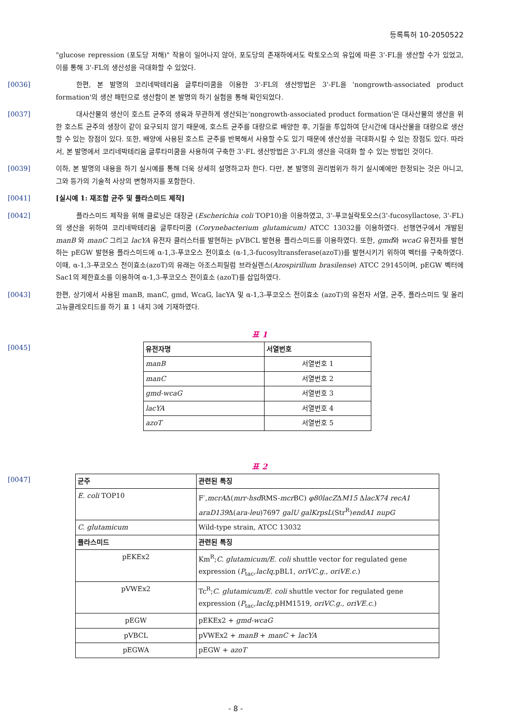등록특허 10-2050522
"glucose repression (포도당 저해)" 작용이 일어나지 않아, 포도당의 존재하에서도 락토오스의 유입에 따른 3'-FL을 생산할 수가 있었고, 이를 통해 3'-FL의 생산성을 극대화할 수 있었다.
[0036]    한편, 본 발명의 코리네박테리움 글루타미쿰을 이용한 3'-FL의 생산방법은 3'-FL을 'nongrowth-associated product formation'의 생산 패턴으로 생산함이 본 발명의 하기 실험을 통해 확인되었다.
[0037]    대사산물의 생산이 호스트 균주의 생육과 무관하게 생산되는'nongrowth-associated product formation'은 대사산물의 생산을 위한 호스트 균주의 생장이 같이 요구되지 않기 때문에, 호스트 균주를 대량으로 배양한 후, 기질을 투입하여 단시간에 대사산물을 대량으로 생산할 수 있는 장점이 있다. 또한, 배양에 사용된 호스트 균주를 반복해서 사용할 수도 있기 때문에 생산성을 극대화시킬 수 있는 장점도 있다. 따라서, 본 발명에서 코리네박테리움 글루타미쿰을 사용하여 구축한 3'-FL 생산방법은 3'-FL의 생산을 극대화 할 수 있는 방법인 것이다.
[0039] 이하, 본 발명의 내용을 하기 실시예를 통해 더욱 상세히 설명하고자 한다. 다만, 본 발명의 권리범위가 하기 실시예에만 한정되는 것은 아니고, 그와 등가의 기술적 사상의 변형까지를 포함한다.
[0041] [실시예 1: 재조합 균주 및 플라스미드 제작]
[0042]    플라스미드 제작을 위해 클로닝은 대장균 (Escherichia coli TOP10)을 이용하였고, 3'-푸코실락토오스(3'-fucosyllactose, 3'-FL)의 생산을 위하여 코리네박테리움 글루타미쿰 (Corynebacterium glutamicum) ATCC 13032를 이용하였다. 선행연구에서 개발된 manB 와 manC 그리고 lacYA 유전자 클러스터를 발현하는 pVBCL 발현용 플라스미드를 이용하였다. 또한, gmd와 wcaG 유전자를 발현하는 pEGW 발현용 플라스미드에 α-1,3-푸코오스 전이효소 (α-1,3-fucosyltransferase(azoT))를 발현시키기 위하여 벡터를 구축하였다. 이때, α-1,3-푸코오스 전이효소(azoT)의 유래는 아조스피릴럼 브라실렌스(Azospirillum brasilense) ATCC 29145이며, pEGW 벡터에 Sac1의 제한효소를 이용하여 α-1,3-푸코오스 전이효소 (azoT)를 삽입하였다.
[0043] 한편, 상기에서 사용된 manB, manC, gmd, WcaG, lacYA 및 α-1,3-푸코오스 전이효소 (azoT)의 유전자 서열, 균주, 플라스미드 및 올리고뉴클레오티드를 하기 표 1 내지 3에 기재하였다.
표 1
[0045]
| 유전자명 | 서열번호 |
| --- | --- |
| manB | 서열번호 1 |
| manC | 서열번호 2 |
| gmd-wcaG | 서열번호 3 |
| lacYA | 서열번호 4 |
| azoT | 서열번호 5 |
표 2
[0047]
| 균주 | 관련된 특징 |
| --- | --- |
| E. coli TOP10 | F<sup>-</sup>, mcrA Δ( mrr-hsd RMS- mcr BC) φ80lacZ Δ M15 Δ lacX74 recA1 araD139 Δ( ara-leu )7697 galU galKrpsL (Str<sup>R</sup>) endA1 nupG |
| C. glutamicum | Wild-type strain, ATCC 13032 |
| 플라스미드 | 관련된 특징 |
| pEKEx2 | Km<sup>R</sup>; C. glutamicum/E. coli shuttle vector for regulated gene expression ( P<sub>tac</sub>, lacIq ,pBL1, oriVC.g. , oriVE.c. ) |
| pVWEx2 | Tc<sup>R</sup>; C. glutamicum/E. coli shuttle vector for regulated gene expression ( P<sub>tac</sub>, lacIq ,pHM1519, oriVC.g. , oriVE.c. ) |
| pEGW | pEKEx2 + gmd-wcaG |
| pVBCL | pVWEx2 + manB + manC + lacYA |
| pEGWA | pEGW + azoT |
- 8 -